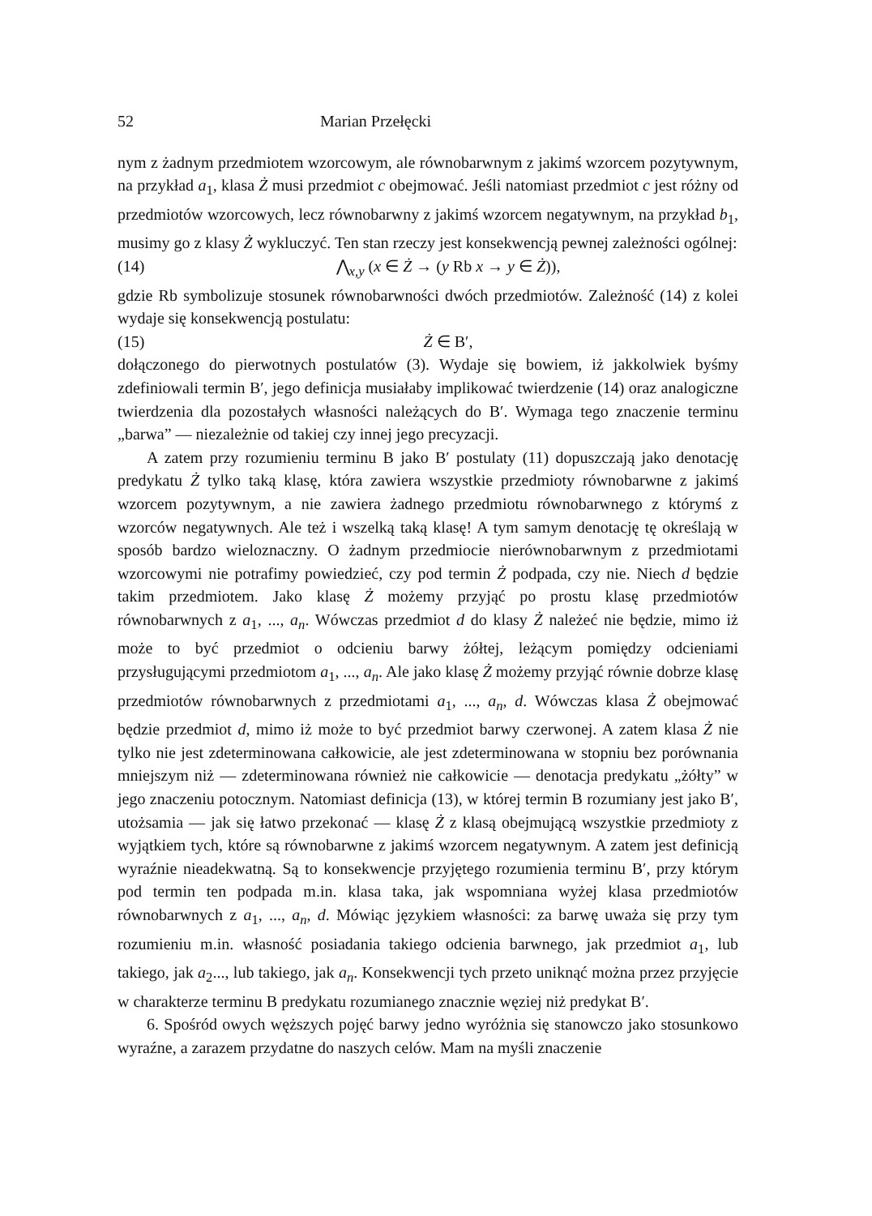52 Marian Przełęcki
nym z żadnym przedmiotem wzorcowym, ale równobarwnym z jakimś wzorcem pozytywnym, na przykład a<sub>1</sub>, klasa Ż musi przedmiot c obejmować. Jeśli natomiast przedmiot c jest różny od przedmiotów wzorcowych, lecz równobarwny z jakimś wzorcem negatywnym, na przykład b<sub>1</sub>, musimy go z klasy Ż wykluczyć. Ten stan rzeczy jest konsekwencją pewnej zależności ogólnej:
(14) ⋀<sub>x,y</sub> (x ∈ Ż → (y Rb x → y ∈ Ż)),
gdzie Rb symbolizuje stosunek równobarwności dwóch przedmiotów. Zależność (14) z kolei wydaje się konsekwencją postulatu:
(15) Ż ∈ B′,
dołączonego do pierwotnych postulatów (3). Wydaje się bowiem, iż jakkolwiek byśmy zdefiniowali termin B′, jego definicja musiałaby implikować twierdzenie (14) oraz analogiczne twierdzenia dla pozostałych własności należących do B′. Wymaga tego znaczenie terminu „barwa” — niezależnie od takiej czy innej jego precyzacji.
A zatem przy rozumieniu terminu B jako B′ postulaty (11) dopuszczają jako denotację predykatu Ż tylko taką klasę, która zawiera wszystkie przedmioty równobarwne z jakimś wzorcem pozytywnym, a nie zawiera żadnego przedmiotu równobarwnego z którymś z wzorców negatywnych. Ale też i wszelką taką klasę! A tym samym denotację tę określają w sposób bardzo wieloznaczny. O żadnym przedmiocie nierównobarwnym z przedmiotami wzorcowymi nie potrafimy powiedzieć, czy pod termin Ż podpada, czy nie. Niech d będzie takim przedmiotem. Jako klasę Ż możemy przyjąć po prostu klasę przedmiotów równobarwnych z a<sub>1</sub>, ..., a<sub>n</sub>. Wówczas przedmiot d do klasy Ż należeć nie będzie, mimo iż może to być przedmiot o odcieniu barwy żółtej, leżącym pomiędzy odcieniami przysługującymi przedmiotom a<sub>1</sub>, ..., a<sub>n</sub>. Ale jako klasę Ż możemy przyjąć równie dobrze klasę przedmiotów równobarwnych z przedmiotami a<sub>1</sub>, ..., a<sub>n</sub>, d. Wówczas klasa Ż obejmować będzie przedmiot d, mimo iż może to być przedmiot barwy czerwonej. A zatem klasa Ż nie tylko nie jest zdeterminowana całkowicie, ale jest zdeterminowana w stopniu bez porównania mniejszym niż — zdeterminowana również nie całkowicie — denotacja predykatu „żółty” w jego znaczeniu potocznym. Natomiast definicja (13), w której termin B rozumiany jest jako B′, utożsamia — jak się łatwo przekonać — klasę Ż z klasą obejmującą wszystkie przedmioty z wyjątkiem tych, które są równobarwne z jakimś wzorcem negatywnym. A zatem jest definicją wyraźnie nieadekwatną. Są to konsekwencje przyjętego rozumienia terminu B′, przy którym pod termin ten podpada m.in. klasa taka, jak wspomniana wyżej klasa przedmiotów równobarwnych z a<sub>1</sub>, ..., a<sub>n</sub>, d. Mówiąc językiem własności: za barwę uważa się przy tym rozumieniu m.in. własność posiadania takiego odcienia barwnego, jak przedmiot a<sub>1</sub>, lub takiego, jak a<sub>2</sub>..., lub takiego, jak a<sub>n</sub>. Konsekwencji tych przeto uniknąć można przez przyjęcie w charakterze terminu B predykatu rozumianego znacznie węziej niż predykat B′.
6. Spośród owych węższych pojęć barwy jedno wyróżnia się stanowczo jako stosunkowo wyraźne, a zarazem przydatne do naszych celów. Mam na myśli znaczenie